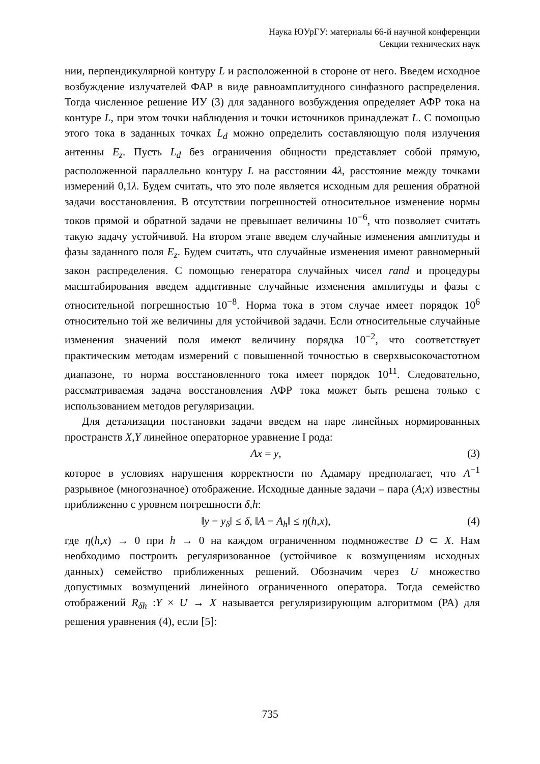Наука ЮУрГУ: материалы 66-й научной конференции
Секции технических наук
нии, перпендикулярной контуру L и расположенной в стороне от него. Введем исходное возбуждение излучателей ФАР в виде равноамплитудного синфазного распределения. Тогда численное решение ИУ (3) для заданного возбуждения определяет АФР тока на контуре L, при этом точки наблюдения и точки источников принадлежат L. С помощью этого тока в заданных точках L<sub>d</sub> можно определить составляющую поля излучения антенны E<sub>z</sub>. Пусть L<sub>d</sub> без ограничения общности представляет собой прямую, расположенной параллельно контуру L на расстоянии 4λ, расстояние между точками измерений 0,1λ. Будем считать, что это поле является исходным для решения обратной задачи восстановления. В отсутствии погрешностей относительное изменение нормы токов прямой и обратной задачи не превышает величины 10<sup>−6</sup>, что позволяет считать такую задачу устойчивой. На втором этапе введем случайные изменения амплитуды и фазы заданного поля E<sub>z</sub>. Будем считать, что случайные изменения имеют равномерный закон распределения. С помощью генератора случайных чисел rand и процедуры масштабирования введем аддитивные случайные изменения амплитуды и фазы с относительной погрешностью 10<sup>−8</sup>. Норма тока в этом случае имеет порядок 10<sup>6</sup> относительно той же величины для устойчивой задачи. Если относительные случайные изменения значений поля имеют величину порядка 10<sup>−2</sup>, что соответствует практическим методам измерений с повышенной точностью в сверхвысокочастотном диапазоне, то норма восстановленного тока имеет порядок 10<sup>11</sup>. Следовательно, рассматриваемая задача восстановления АФР тока может быть решена только с использованием методов регуляризации.
Для детализации постановки задачи введем на паре линейных нормированных пространств X,Y линейное операторное уравнение I рода:
Ax = y, (3)
которое в условиях нарушения корректности по Адамару предполагает, что A<sup>−1</sup> разрывное (многозначное) отображение. Исходные данные задачи – пара (A;x) известны приближенно с уровнем погрешности δ,h:
‖y − y<sub>δ</sub>‖ ≤ δ, ‖A − A<sub>h</sub>‖ ≤ η(h,x), (4)
где η(h,x) → 0 при h → 0 на каждом ограниченном подмножестве D ⊂ X. Нам необходимо построить регуляризованное (устойчивое к возмущениям исходных данных) семейство приближенных решений. Обозначим через U множество допустимых возмущений линейного ограниченного оператора. Тогда семейство отображений R<sub>δh</sub> :Y × U → X называется регуляризирующим алгоритмом (РА) для решения уравнения (4), если [5]:
735